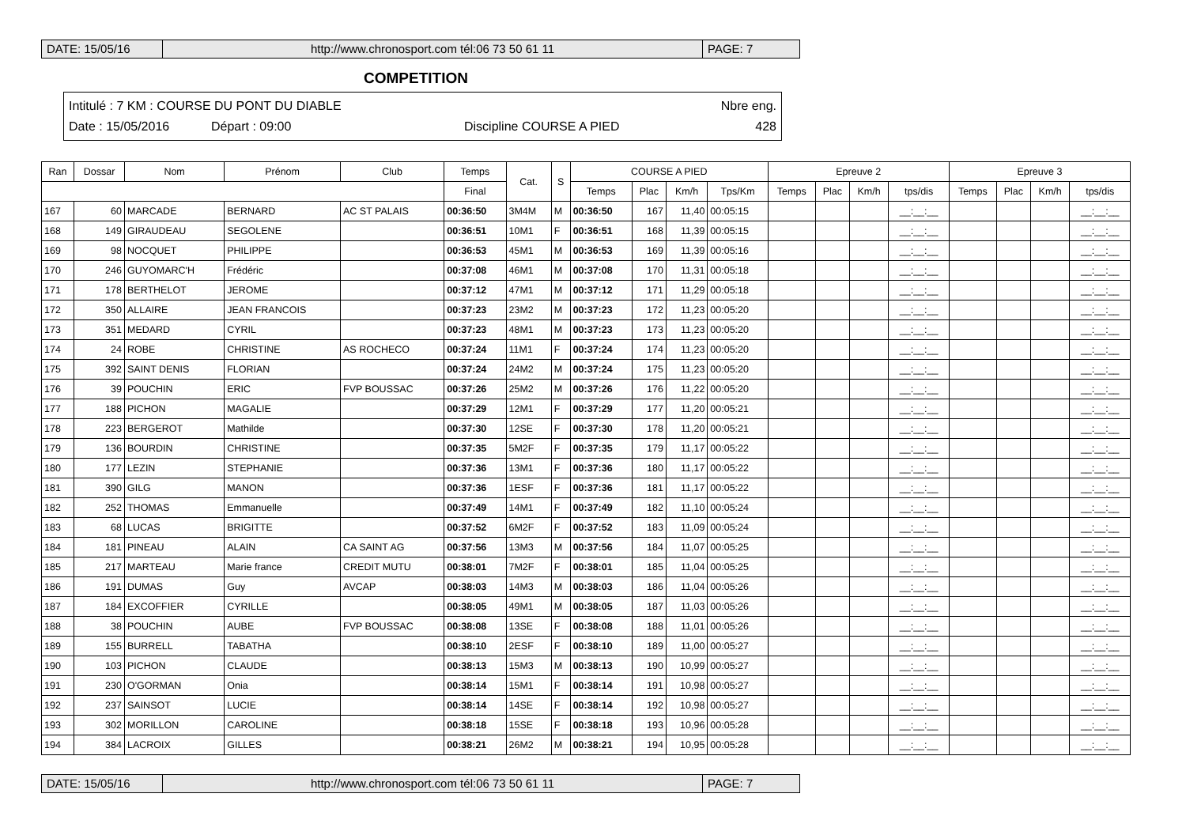DATE: 15/05/16 http://www.chronosport.com tél:06 73 50 61 11
PAGE: 7
COMPETITION
Intitulé : 7 KM : COURSE DU PONT DU DIABLE Nbre eng.
Date : 15/05/2016 Départ : 09:00 Discipline COURSE A PIED 428
| Ran | Dossar | Nom | Prénom | Club | Temps | Cat. | S | COURSE A PIED | | | | Epreuve 2 | | | | Epreuve 3 | | | |
| --- | --- | --- | --- | --- | --- | --- | --- | --- | --- | --- | --- | --- | --- | --- | --- | --- | --- | --- | --- |
| | | | | | Final | | | Temps | Plac | Km/h | Tps/Km | Temps | Plac | Km/h | tps/dis | Temps | Plac | Km/h | tps/dis |
| 167 | 60 | MARCADE | BERNARD | AC ST PALAIS | 00:36:50 | 3M4M | M | 00:36:50 | 167 | 11,40 | 00:05:15 | | | | __:__:__ | | | | __:__:__ |
| 168 | 149 | GIRAUDEAU | SEGOLENE | | 00:36:51 | 10M1 | F | 00:36:51 | 168 | 11,39 | 00:05:15 | | | | __:__:__ | | | | __:__:__ |
| 169 | 98 | NOCQUET | PHILIPPE | | 00:36:53 | 45M1 | M | 00:36:53 | 169 | 11,39 | 00:05:16 | | | | __:__:__ | | | | __:__:__ |
| 170 | 246 | GUYOMARC'H | Frédéric | | 00:37:08 | 46M1 | M | 00:37:08 | 170 | 11,31 | 00:05:18 | | | | __:__:__ | | | | __:__:__ |
| 171 | 178 | BERTHELOT | JEROME | | 00:37:12 | 47M1 | M | 00:37:12 | 171 | 11,29 | 00:05:18 | | | | __:__:__ | | | | __:__:__ |
| 172 | 350 | ALLAIRE | JEAN FRANCOIS | | 00:37:23 | 23M2 | M | 00:37:23 | 172 | 11,23 | 00:05:20 | | | | __:__:__ | | | | __:__:__ |
| 173 | 351 | MEDARD | CYRIL | | 00:37:23 | 48M1 | M | 00:37:23 | 173 | 11,23 | 00:05:20 | | | | __:__:__ | | | | __:__:__ |
| 174 | 24 | ROBE | CHRISTINE | AS ROCHECO | 00:37:24 | 11M1 | F | 00:37:24 | 174 | 11,23 | 00:05:20 | | | | __:__:__ | | | | __:__:__ |
| 175 | 392 | SAINT DENIS | FLORIAN | | 00:37:24 | 24M2 | M | 00:37:24 | 175 | 11,23 | 00:05:20 | | | | __:__:__ | | | | __:__:__ |
| 176 | 39 | POUCHIN | ERIC | FVP BOUSSAC | 00:37:26 | 25M2 | M | 00:37:26 | 176 | 11,22 | 00:05:20 | | | | __:__:__ | | | | __:__:__ |
| 177 | 188 | PICHON | MAGALIE | | 00:37:29 | 12M1 | F | 00:37:29 | 177 | 11,20 | 00:05:21 | | | | __:__:__ | | | | __:__:__ |
| 178 | 223 | BERGEROT | Mathilde | | 00:37:30 | 12SE | F | 00:37:30 | 178 | 11,20 | 00:05:21 | | | | __:__:__ | | | | __:__:__ |
| 179 | 136 | BOURDIN | CHRISTINE | | 00:37:35 | 5M2F | F | 00:37:35 | 179 | 11,17 | 00:05:22 | | | | __:__:__ | | | | __:__:__ |
| 180 | 177 | LEZIN | STEPHANIE | | 00:37:36 | 13M1 | F | 00:37:36 | 180 | 11,17 | 00:05:22 | | | | __:__:__ | | | | __:__:__ |
| 181 | 390 | GILG | MANON | | 00:37:36 | 1ESF | F | 00:37:36 | 181 | 11,17 | 00:05:22 | | | | __:__:__ | | | | __:__:__ |
| 182 | 252 | THOMAS | Emmanuelle | | 00:37:49 | 14M1 | F | 00:37:49 | 182 | 11,10 | 00:05:24 | | | | __:__:__ | | | | __:__:__ |
| 183 | 68 | LUCAS | BRIGITTE | | 00:37:52 | 6M2F | F | 00:37:52 | 183 | 11,09 | 00:05:24 | | | | __:__:__ | | | | __:__:__ |
| 184 | 181 | PINEAU | ALAIN | CA SAINT AG | 00:37:56 | 13M3 | M | 00:37:56 | 184 | 11,07 | 00:05:25 | | | | __:__:__ | | | | __:__:__ |
| 185 | 217 | MARTEAU | Marie france | CREDIT MUTU | 00:38:01 | 7M2F | F | 00:38:01 | 185 | 11,04 | 00:05:25 | | | | __:__:__ | | | | __:__:__ |
| 186 | 191 | DUMAS | Guy | AVCAP | 00:38:03 | 14M3 | M | 00:38:03 | 186 | 11,04 | 00:05:26 | | | | __:__:__ | | | | __:__:__ |
| 187 | 184 | EXCOFFIER | CYRILLE | | 00:38:05 | 49M1 | M | 00:38:05 | 187 | 11,03 | 00:05:26 | | | | __:__:__ | | | | __:__:__ |
| 188 | 38 | POUCHIN | AUBE | FVP BOUSSAC | 00:38:08 | 13SE | F | 00:38:08 | 188 | 11,01 | 00:05:26 | | | | __:__:__ | | | | __:__:__ |
| 189 | 155 | BURRELL | TABATHA | | 00:38:10 | 2ESF | F | 00:38:10 | 189 | 11,00 | 00:05:27 | | | | __:__:__ | | | | __:__:__ |
| 190 | 103 | PICHON | CLAUDE | | 00:38:13 | 15M3 | M | 00:38:13 | 190 | 10,99 | 00:05:27 | | | | __:__:__ | | | | __:__:__ |
| 191 | 230 | O'GORMAN | Onia | | 00:38:14 | 15M1 | F | 00:38:14 | 191 | 10,98 | 00:05:27 | | | | __:__:__ | | | | __:__:__ |
| 192 | 237 | SAINSOT | LUCIE | | 00:38:14 | 14SE | F | 00:38:14 | 192 | 10,98 | 00:05:27 | | | | __:__:__ | | | | __:__:__ |
| 193 | 302 | MORILLON | CAROLINE | | 00:38:18 | 15SE | F | 00:38:18 | 193 | 10,96 | 00:05:28 | | | | __:__:__ | | | | __:__:__ |
| 194 | 384 | LACROIX | GILLES | | 00:38:21 | 26M2 | M | 00:38:21 | 194 | 10,95 | 00:05:28 | | | | __:__:__ | | | | __:__:__ |
DATE: 15/05/16 http://www.chronosport.com tél:06 73 50 61 11
PAGE: 7